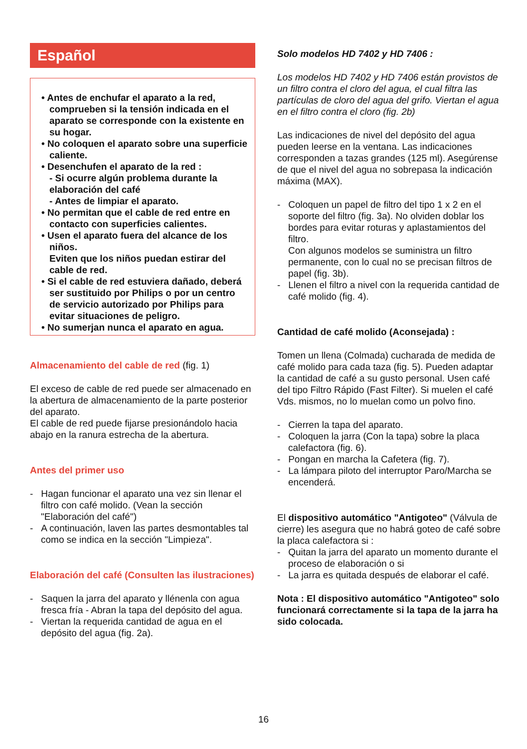Español
• Antes de enchufar el aparato a la red, comprueben si la tensión indicada en el aparato se corresponde con la existente en su hogar.
• No coloquen el aparato sobre una superficie caliente.
• Desenchufen el aparato de la red :
- Si ocurre algún problema durante la elaboración del café
- Antes de limpiar el aparato.
• No permitan que el cable de red entre en contacto con superficies calientes.
• Usen el aparato fuera del alcance de los niños.
Eviten que los niños puedan estirar del cable de red.
• Si el cable de red estuviera dañado, deberá ser sustituido por Philips o por un centro de servicio autorizado por Philips para evitar situaciones de peligro.
• No sumerjan nunca el aparato en agua.
Almacenamiento del cable de red (fig. 1)
El exceso de cable de red puede ser almacenado en la abertura de almacenamiento de la parte posterior del aparato.
El cable de red puede fijarse presionándolo hacia abajo en la ranura estrecha de la abertura.
Antes del primer uso
- Hagan funcionar el aparato una vez sin llenar el filtro con café molido. (Vean la sección "Elaboración del café")
- A continuación, laven las partes desmontables tal como se indica en la sección "Limpieza".
Elaboración del café (Consulten las ilustraciones)
- Saquen la jarra del aparato y llénenla con agua fresca fría - Abran la tapa del depósito del agua.
- Viertan la requerida cantidad de agua en el depósito del agua (fig. 2a).
Solo modelos HD 7402 y HD 7406 :
Los modelos HD 7402 y HD 7406 están provistos de un filtro contra el cloro del agua, el cual filtra las partículas de cloro del agua del grifo. Viertan el agua en el filtro contra el cloro (fig. 2b)
Las indicaciones de nivel del depósito del agua pueden leerse en la ventana. Las indicaciones corresponden a tazas grandes (125 ml). Asegúrense de que el nivel del agua no sobrepasa la indicación máxima (MAX).
- Coloquen un papel de filtro del tipo 1 x 2 en el soporte del filtro (fig. 3a). No olviden doblar los bordes para evitar roturas y aplastamientos del filtro.
Con algunos modelos se suministra un filtro permanente, con lo cual no se precisan filtros de papel (fig. 3b).
- Llenen el filtro a nivel con la requerida cantidad de café molido (fig. 4).
Cantidad de café molido (Aconsejada) :
Tomen un llena (Colmada) cucharada de medida de café molido para cada taza (fig. 5). Pueden adaptar la cantidad de café a su gusto personal. Usen café del tipo Filtro Rápido (Fast Filter). Si muelen el café Vds. mismos, no lo muelan como un polvo fino.
- Cierren la tapa del aparato.
- Coloquen la jarra (Con la tapa) sobre la placa calefactora (fig. 6).
- Pongan en marcha la Cafetera (fig. 7).
- La lámpara piloto del interruptor Paro/Marcha se encenderá.
El dispositivo automático "Antigoteo" (Válvula de cierre) les asegura que no habrá goteo de café sobre la placa calefactora si :
- Quitan la jarra del aparato un momento durante el proceso de elaboración o si
- La jarra es quitada después de elaborar el café.
Nota : El dispositivo automático "Antigoteo" solo funcionará correctamente si la tapa de la jarra ha sido colocada.
16